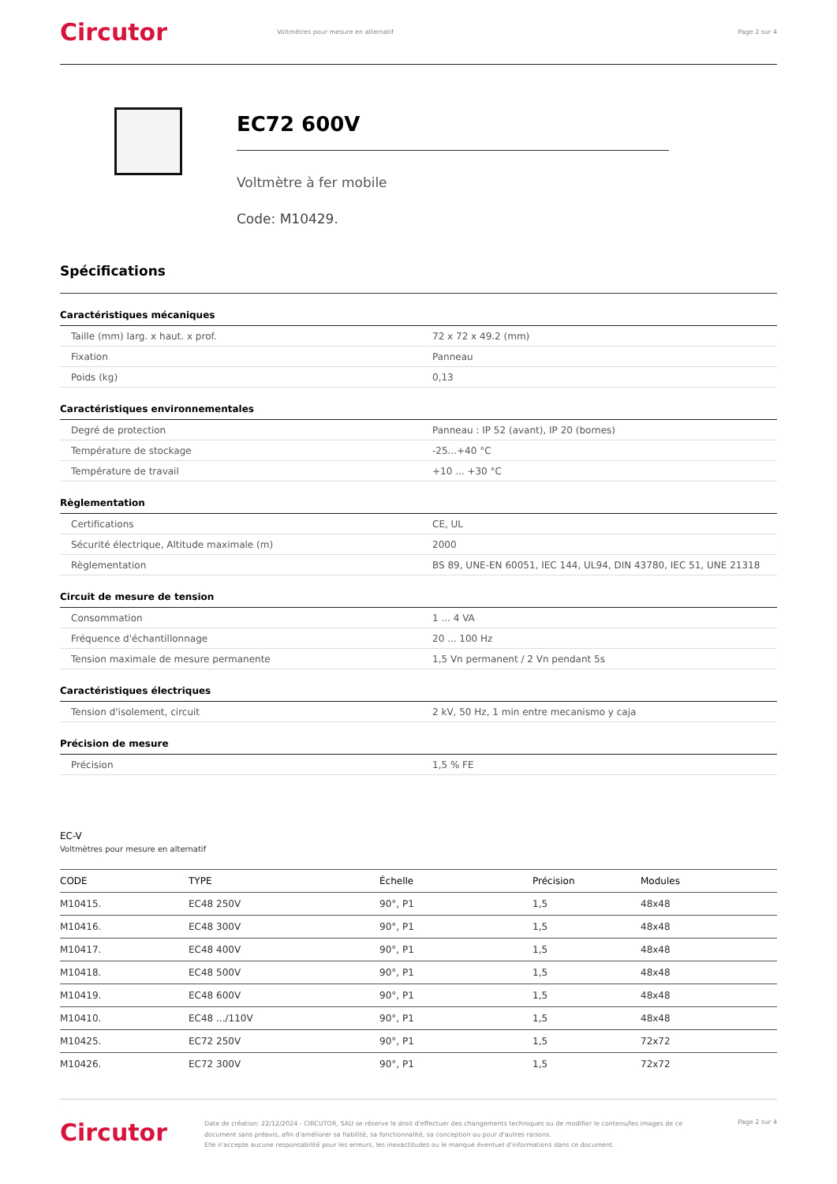Circutor
Voltmètres pour mesure en alternatif
Page 2 sur 4
EC72 600V
Voltmètre à fer mobile
Code: M10429.
Spécifications
Caractéristiques mécaniques
| Taille (mm) larg. x haut. x prof. | 72 x 72 x 49.2 (mm) |
| Fixation | Panneau |
| Poids (kg) | 0,13 |
Caractéristiques environnementales
| Degré de protection | Panneau : IP 52 (avant), IP 20 (bornes) |
| Température de stockage | -25...+40 °C |
| Température de travail | +10 ... +30 °C |
Règlementation
| Certifications | CE, UL |
| Sécurité électrique, Altitude maximale (m) | 2000 |
| Règlementation | BS 89, UNE-EN 60051, IEC 144, UL94, DIN 43780, IEC 51, UNE 21318 |
Circuit de mesure de tension
| Consommation | 1 ... 4 VA |
| Fréquence d'échantillonnage | 20 ... 100 Hz |
| Tension maximale de mesure permanente | 1,5 Vn permanent / 2 Vn pendant 5s |
Caractéristiques électriques
| Tension d'isolement, circuit | 2 kV, 50 Hz, 1 min entre mecanismo y caja |
Précision de mesure
| Précision | 1,5 % FE |
EC-V
Voltmètres pour mesure en alternatif
| CODE | TYPE | Échelle | Précision | Modules |
| --- | --- | --- | --- | --- |
| M10415. | EC48 250V | 90°, P1 | 1,5 | 48x48 |
| M10416. | EC48 300V | 90°, P1 | 1,5 | 48x48 |
| M10417. | EC48 400V | 90°, P1 | 1,5 | 48x48 |
| M10418. | EC48 500V | 90°, P1 | 1,5 | 48x48 |
| M10419. | EC48 600V | 90°, P1 | 1,5 | 48x48 |
| M10410. | EC48 .../110V | 90°, P1 | 1,5 | 48x48 |
| M10425. | EC72 250V | 90°, P1 | 1,5 | 72x72 |
| M10426. | EC72 300V | 90°, P1 | 1,5 | 72x72 |
Circutor
Date de création: 22/12/2024 - CIRCUTOR, SAU se réserve le droit d'effectuer des changements techniques ou de modifier le contenu/les images de ce document sans préavis, afin d'améliorer sa fiabilité, sa fonctionnalité, sa conception ou pour d'autres raisons.
Elle n'accepte aucune responsabilité pour les erreurs, les inexactitudes ou le manque éventuel d'informations dans ce document.
Page 2 sur 4